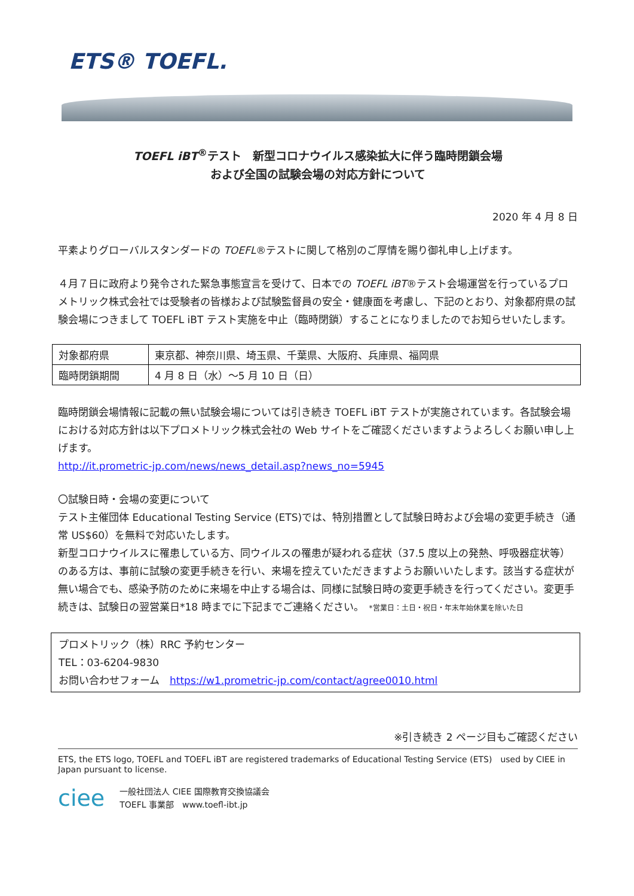ETS® TOEFL.
TOEFL iBT<sup>®</sup>テスト　新型コロナウイルス感染拡大に伴う臨時閉鎖会場
および全国の試験会場の対応方針について
2020 年 4 月 8 日
平素よりグローバルスタンダードの TOEFL®テストに関して格別のご厚情を賜り御礼申し上げます。
４月７日に政府より発令された緊急事態宣言を受けて、日本での TOEFL iBT®テスト会場運営を行っているプロメトリック株式会社では受験者の皆様および試験監督員の安全・健康面を考慮し、下記のとおり、対象都府県の試験会場につきまして TOEFL iBT テスト実施を中止（臨時閉鎖）することになりましたのでお知らせいたします。
| 対象都府県 | 東京都、神奈川県、埼玉県、千葉県、大阪府、兵庫県、福岡県 |
| 臨時閉鎖期間 | 4 月 8 日（水）～5 月 10 日（日） |
臨時閉鎖会場情報に記載の無い試験会場については引き続き TOEFL iBT テストが実施されています。各試験会場における対応方針は以下プロメトリック株式会社の Web サイトをご確認くださいますようよろしくお願い申し上げます。
http://it.prometric-jp.com/news/news_detail.asp?news_no=5945
〇試験日時・会場の変更について
テスト主催団体 Educational Testing Service (ETS)では、特別措置として試験日時および会場の変更手続き（通常 US$60）を無料で対応いたします。
新型コロナウイルスに罹患している方、同ウイルスの罹患が疑われる症状（37.5 度以上の発熱、呼吸器症状等）のある方は、事前に試験の変更手続きを行い、来場を控えていただきますようお願いいたします。該当する症状が無い場合でも、感染予防のために来場を中止する場合は、同様に試験日時の変更手続きを行ってください。変更手続きは、試験日の翌営業日*18 時までに下記までご連絡ください。　*営業日：土日・祝日・年末年始休業を除いた日
プロメトリック（株）RRC 予約センター
TEL：03-6204-9830
お問い合わせフォーム　https://w1.prometric-jp.com/contact/agree0010.html
※引き続き 2 ページ目もご確認ください
ETS, the ETS logo, TOEFL and TOEFL iBT are registered trademarks of Educational Testing Service (ETS)　used by CIEE in Japan pursuant to license.
ciee
一般社団法人 CIEE 国際教育交換協議会
TOEFL 事業部　www.toefl-ibt.jp